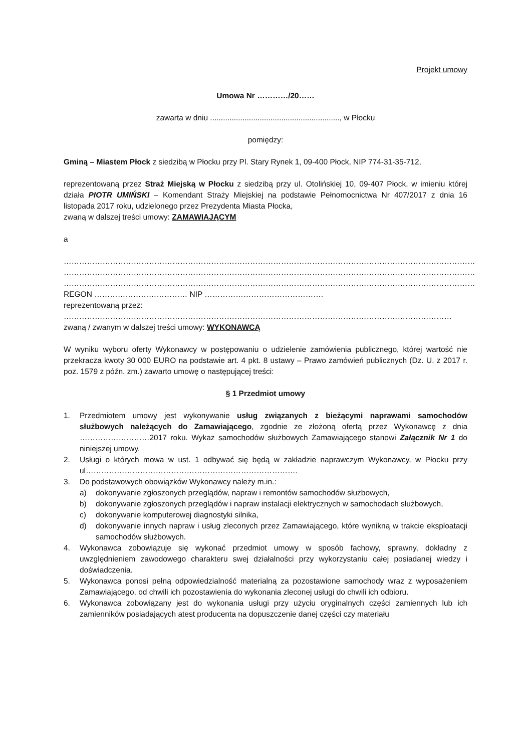Projekt umowy
Umowa Nr …………/20……
zawarta w dniu ............................................................, w Płocku
pomiędzy:
Gminą – Miastem Płock z siedzibą w Płocku przy Pl. Stary Rynek 1, 09-400 Płock, NIP 774-31-35-712,
reprezentowaną przez Straż Miejską w Płocku z siedzibą przy ul. Otolińskiej 10, 09-407 Płock, w imieniu której działa PIOTR UMIŃSKI – Komendant Straży Miejskiej na podstawie Pełnomocnictwa Nr 407/2017 z dnia 16 listopada 2017 roku, udzielonego przez Prezydenta Miasta Płocka,
zwaną w dalszej treści umowy: ZAMAWIAJĄCYM
a
……………………………………………………………………………………………………………………………………………
……………………………………………………………………………………………………………………………………………
……………………………………………………………………………………………………………………………………………
REGON ……………………………… NIP ……………………………………….
reprezentowaną przez:
……………………………………………………………………………………………………………………………………
zwaną / zwanym w dalszej treści umowy: WYKONAWCĄ
W wyniku wyboru oferty Wykonawcy w postępowaniu o udzielenie zamówienia publicznego, której wartość nie przekracza kwoty 30 000 EURO na podstawie art. 4 pkt. 8 ustawy – Prawo zamówień publicznych (Dz. U. z 2017 r. poz. 1579 z późn. zm.) zawarto umowę o następującej treści:
§ 1 Przedmiot umowy
1. Przedmiotem umowy jest wykonywanie usług związanych z bieżącymi naprawami samochodów służbowych należących do Zamawiającego, zgodnie ze złożoną ofertą przez Wykonawcę z dnia ………………………2017 roku. Wykaz samochodów służbowych Zamawiającego stanowi Załącznik Nr 1 do niniejszej umowy.
2. Usługi o których mowa w ust. 1 odbywać się będą w zakładzie naprawczym Wykonawcy, w Płocku przy ul……………………………………………………………………….
3. Do podstawowych obowiązków Wykonawcy należy m.in.:
a) dokonywanie zgłoszonych przeglądów, napraw i remontów samochodów służbowych,
b) dokonywanie zgłoszonych przeglądów i napraw instalacji elektrycznych w samochodach służbowych,
c) dokonywanie komputerowej diagnostyki silnika,
d) dokonywanie innych napraw i usług zleconych przez Zamawiającego, które wynikną w trakcie eksploatacji samochodów służbowych.
4. Wykonawca zobowiązuje się wykonać przedmiot umowy w sposób fachowy, sprawny, dokładny z uwzględnieniem zawodowego charakteru swej działalności przy wykorzystaniu całej posiadanej wiedzy i doświadczenia.
5. Wykonawca ponosi pełną odpowiedzialność materialną za pozostawione samochody wraz z wyposażeniem Zamawiającego, od chwili ich pozostawienia do wykonania zleconej usługi do chwili ich odbioru.
6. Wykonawca zobowiązany jest do wykonania usługi przy użyciu oryginalnych części zamiennych lub ich zamienników posiadających atest producenta na dopuszczenie danej części czy materiału